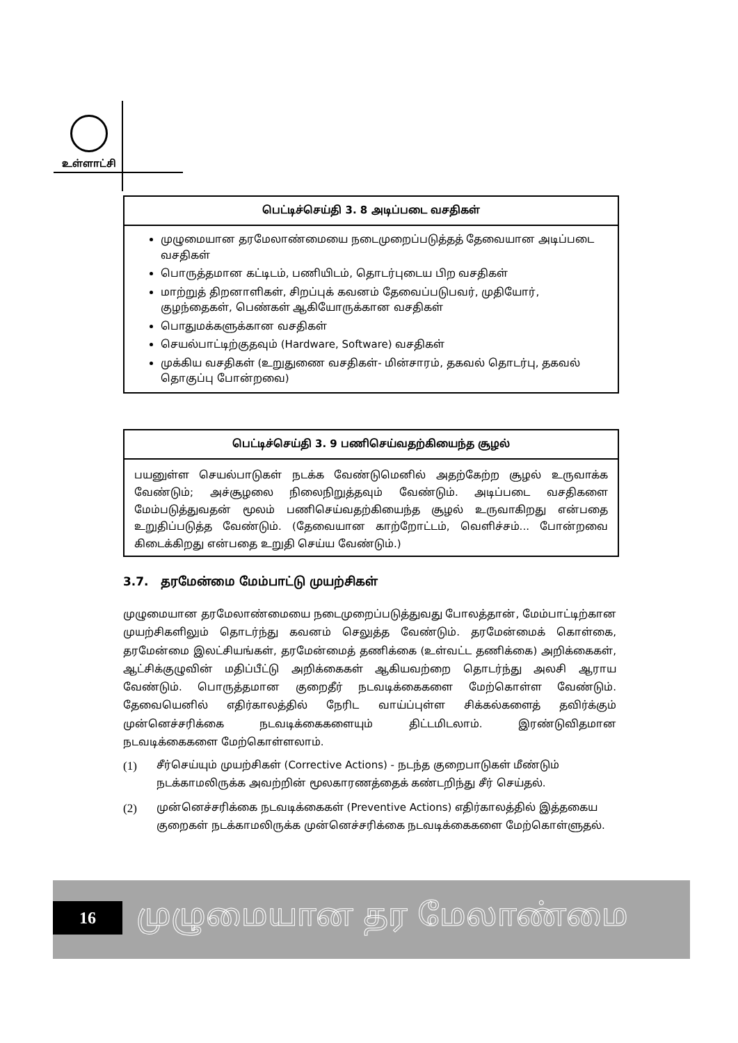உள்ளாட்சி
பெட்டிச்செய்தி 3. 8 அடிப்படை வசதிகள்
முழுமையான தரமேலாண்மையை நடைமுறைப்படுத்தத் தேவையான அடிப்படை வசதிகள்
பொருத்தமான கட்டிடம், பணியிடம், தொடர்புடைய பிற வசதிகள்
மாற்றுத் திறனாளிகள், சிறப்புக் கவனம் தேவைப்படுபவர், முதியோர், குழந்தைகள், பெண்கள் ஆகியோருக்கான வசதிகள்
பொதுமக்களுக்கான வசதிகள்
செயல்பாட்டிற்குதவும் (Hardware, Software) வசதிகள்
முக்கிய வசதிகள் (உறுதுணை வசதிகள்- மின்சாரம், தகவல் தொடர்பு, தகவல் தொகுப்பு போன்றவை)
பெட்டிச்செய்தி 3. 9 பணிசெய்வதற்கியைந்த சூழல்
பயனுள்ள செயல்பாடுகள் நடக்க வேண்டுமெனில் அதற்கேற்ற சூழல் உருவாக்க வேண்டும்; அச்சூழலை நிலைநிறுத்தவும் வேண்டும். அடிப்படை வசதிகளை மேம்படுத்துவதன் மூலம் பணிசெய்வதற்கியைந்த சூழல் உருவாகிறது என்பதை உறுதிப்படுத்த வேண்டும். (தேவையான காற்றோட்டம், வெளிச்சம்... போன்றவை கிடைக்கிறது என்பதை உறுதி செய்ய வேண்டும்.)
3.7. தரமேன்மை மேம்பாட்டு முயற்சிகள்
முழுமையான தரமேலாண்மையை நடைமுறைப்படுத்துவது போலத்தான், மேம்பாட்டிற்கான முயற்சிகளிலும் தொடர்ந்து கவனம் செலுத்த வேண்டும். தரமேன்மைக் கொள்கை, தரமேன்மை இலட்சியங்கள், தரமேன்மைத் தணிக்கை (உள்வட்ட தணிக்கை) அறிக்கைகள், ஆட்சிக்குழுவின் மதிப்பீட்டு அறிக்கைகள் ஆகியவற்றை தொடர்ந்து அலசி ஆராய வேண்டும். பொருத்தமான குறைதீர் நடவடிக்கைகளை மேற்கொள்ள வேண்டும். தேவையெனில் எதிர்காலத்தில் நேரிட வாய்ப்புள்ள சிக்கல்களைத் தவிர்க்கும் முன்னெச்சரிக்கை நடவடிக்கைகளையும் திட்டமிடலாம். இரண்டுவிதமான நடவடிக்கைகளை மேற்கொள்ளலாம்.
(1) சீர்செய்யும் முயற்சிகள் (Corrective Actions) - நடந்த குறைபாடுகள் மீண்டும் நடக்காமலிருக்க அவற்றின் மூலகாரணத்தைக் கண்டறிந்து சீர் செய்தல்.
(2) முன்னெச்சரிக்கை நடவடிக்கைகள் (Preventive Actions) எதிர்காலத்தில் இத்தகைய குறைகள் நடக்காமலிருக்க முன்னெச்சரிக்கை நடவடிக்கைகளை மேற்கொள்ளுதல்.
16 முழுமையான தர மேலாண்மை